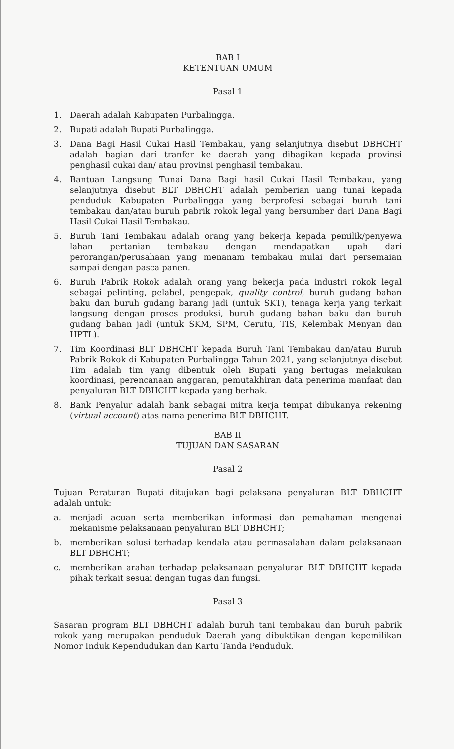BAB I
KETENTUAN UMUM
Pasal 1
1. Daerah adalah Kabupaten Purbalingga.
2. Bupati adalah Bupati Purbalingga.
3. Dana Bagi Hasil Cukai Hasil Tembakau, yang selanjutnya disebut DBHCHT adalah bagian dari tranfer ke daerah yang dibagikan kepada provinsi penghasil cukai dan/ atau provinsi penghasil tembakau.
4. Bantuan Langsung Tunai Dana Bagi hasil Cukai Hasil Tembakau, yang selanjutnya disebut BLT DBHCHT adalah pemberian uang tunai kepada penduduk Kabupaten Purbalingga yang berprofesi sebagai buruh tani tembakau dan/atau buruh pabrik rokok legal yang bersumber dari Dana Bagi Hasil Cukai Hasil Tembakau.
5. Buruh Tani Tembakau adalah orang yang bekerja kepada pemilik/penyewa lahan pertanian tembakau dengan mendapatkan upah dari perorangan/perusahaan yang menanam tembakau mulai dari persemaian sampai dengan pasca panen.
6. Buruh Pabrik Rokok adalah orang yang bekerja pada industri rokok legal sebagai pelinting, pelabel, pengepak, quality control, buruh gudang bahan baku dan buruh gudang barang jadi (untuk SKT), tenaga kerja yang terkait langsung dengan proses produksi, buruh gudang bahan baku dan buruh gudang bahan jadi (untuk SKM, SPM, Cerutu, TIS, Kelembak Menyan dan HPTL).
7. Tim Koordinasi BLT DBHCHT kepada Buruh Tani Tembakau dan/atau Buruh Pabrik Rokok di Kabupaten Purbalingga Tahun 2021, yang selanjutnya disebut Tim adalah tim yang dibentuk oleh Bupati yang bertugas melakukan koordinasi, perencanaan anggaran, pemutakhiran data penerima manfaat dan penyaluran BLT DBHCHT kepada yang berhak.
8. Bank Penyalur adalah bank sebagai mitra kerja tempat dibukanya rekening (virtual account) atas nama penerima BLT DBHCHT.
BAB II
TUJUAN DAN SASARAN
Pasal 2
Tujuan Peraturan Bupati ditujukan bagi pelaksana penyaluran BLT DBHCHT adalah untuk:
a. menjadi acuan serta memberikan informasi dan pemahaman mengenai mekanisme pelaksanaan penyaluran BLT DBHCHT;
b. memberikan solusi terhadap kendala atau permasalahan dalam pelaksanaan BLT DBHCHT;
c. memberikan arahan terhadap pelaksanaan penyaluran BLT DBHCHT kepada pihak terkait sesuai dengan tugas dan fungsi.
Pasal 3
Sasaran program BLT DBHCHT adalah buruh tani tembakau dan buruh pabrik rokok yang merupakan penduduk Daerah yang dibuktikan dengan kepemilikan Nomor Induk Kependudukan dan Kartu Tanda Penduduk.